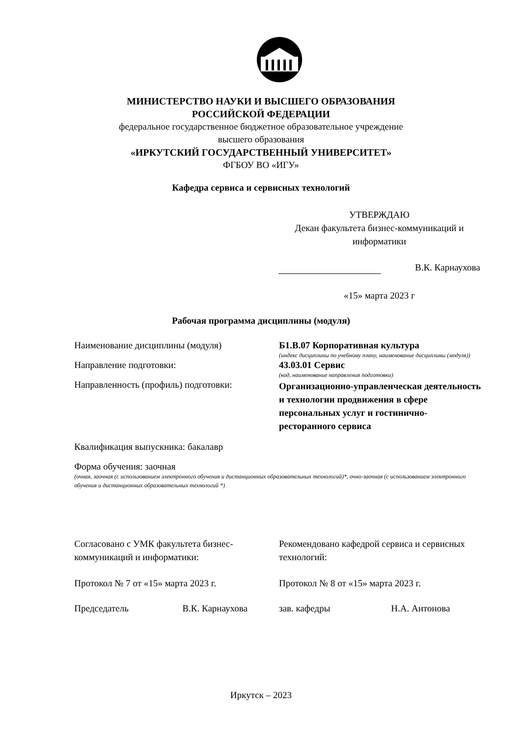МИНИСТЕРСТВО НАУКИ И ВЫСШЕГО ОБРАЗОВАНИЯ
РОССИЙСКОЙ ФЕДЕРАЦИИ
федеральное государственное бюджетное образовательное учреждение
высшего образования
«ИРКУТСКИЙ ГОСУДАРСТВЕННЫЙ УНИВЕРСИТЕТ»
ФГБОУ ВО «ИГУ»
Кафедра сервиса и сервисных технологий
УТВЕРЖДАЮ
Декан факультета бизнес-коммуникаций и информатики
В.К. Карнаухова
«15» марта 2023 г
Рабочая программа дисциплины (модуля)
Наименование дисциплины (модуля) Б1.В.07 Корпоративная культура
(индекс дисциплины по учебному плану, наименование дисциплины (модуля))
Направление подготовки: 43.03.01 Сервис
(код, наименование направления подготовки)
Направленность (профиль) подготовки:
Организационно-управленческая деятельность и технологии продвижения в сфере персональных услуг и гостинично-ресторанного сервиса
Квалификация выпускника: бакалавр
Форма обучения: заочная
(очная, заочная (с использованием электронного обучения и дистанционных образовательных технологий)*, очно-заочная (с использованием электронного обучения и дистанционных образовательных технологий *)
Согласовано с УМК факультета бизнес-коммуникаций и информатики:
Протокол № 7 от «15» марта 2023 г.
Председатель В.К. Карнаухова
Рекомендовано кафедрой сервиса и сервисных технологий:
Протокол № 8 от «15» марта 2023 г.
зав. кафедры Н.А. Антонова
Иркутск – 2023